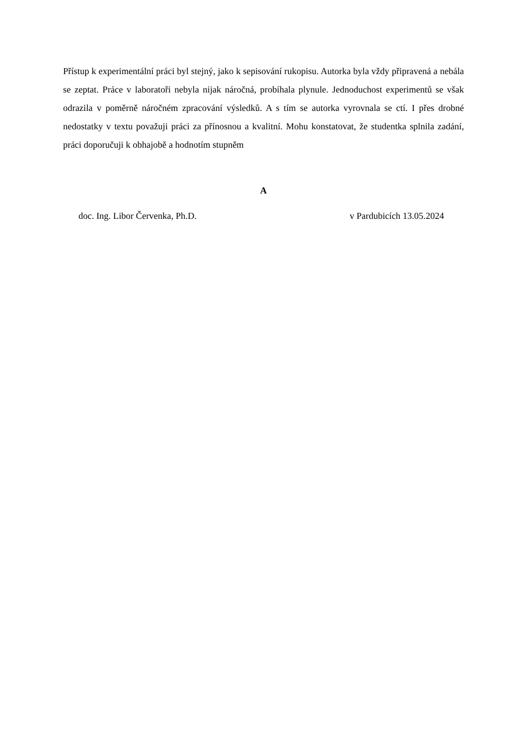Přístup k experimentální práci byl stejný, jako k sepisování rukopisu. Autorka byla vždy připravená a nebála se zeptat. Práce v laboratoři nebyla nijak náročná, probíhala plynule. Jednoduchost experimentů se však odrazila v poměrně náročném zpracování výsledků. A s tím se autorka vyrovnala se ctí. I přes drobné nedostatky v textu považuji práci za přínosnou a kvalitní. Mohu konstatovat, že studentka splnila zadání, práci doporučuji k obhajobě a hodnotím stupněm
A
doc. Ing. Libor Červenka, Ph.D. v Pardubicích 13.05.2024